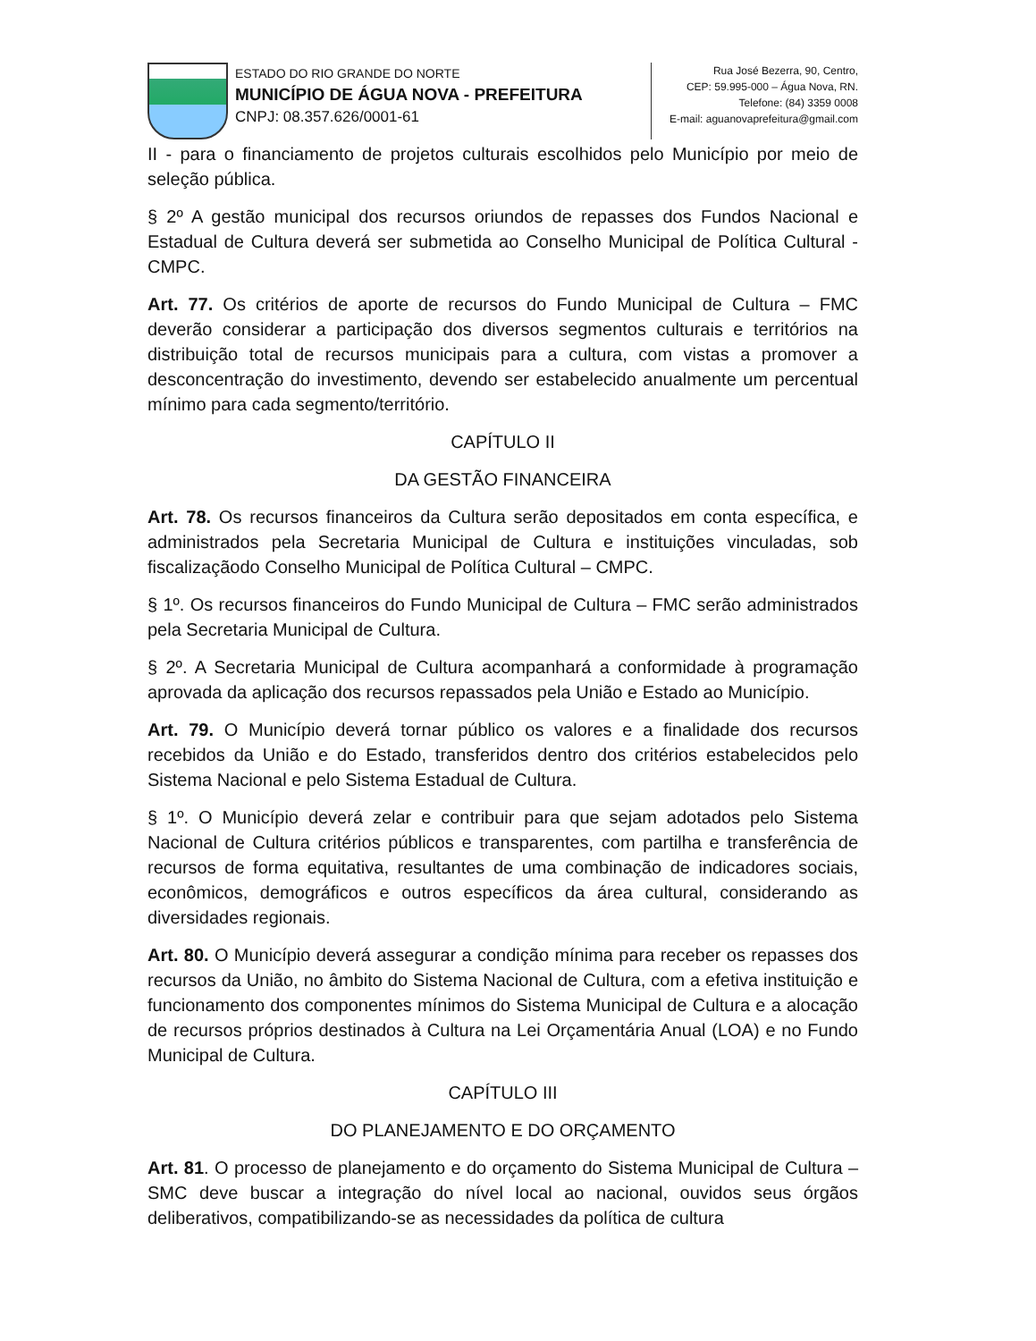ESTADO DO RIO GRANDE DO NORTE
MUNICÍPIO DE ÁGUA NOVA - PREFEITURA
CNPJ: 08.357.626/0001-61
Rua José Bezerra, 90, Centro,
CEP: 59.995-000 – Água Nova, RN.
Telefone: (84) 3359 0008
E-mail: aguanovaprefeitura@gmail.com
II - para o financiamento de projetos culturais escolhidos pelo Município por meio de seleção pública.
§ 2º A gestão municipal dos recursos oriundos de repasses dos Fundos Nacional e Estadual de Cultura deverá ser submetida ao Conselho Municipal de Política Cultural - CMPC.
Art. 77. Os critérios de aporte de recursos do Fundo Municipal de Cultura – FMC deverão considerar a participação dos diversos segmentos culturais e territórios na distribuição total de recursos municipais para a cultura, com vistas a promover a desconcentração do investimento, devendo ser estabelecido anualmente um percentual mínimo para cada segmento/território.
CAPÍTULO II
DA GESTÃO FINANCEIRA
Art. 78. Os recursos financeiros da Cultura serão depositados em conta específica, e administrados pela Secretaria Municipal de Cultura e instituições vinculadas, sob fiscalizaçãodo Conselho Municipal de Política Cultural – CMPC.
§ 1º. Os recursos financeiros do Fundo Municipal de Cultura – FMC serão administrados pela Secretaria Municipal de Cultura.
§ 2º. A Secretaria Municipal de Cultura acompanhará a conformidade à programação aprovada da aplicação dos recursos repassados pela União e Estado ao Município.
Art. 79. O Município deverá tornar público os valores e a finalidade dos recursos recebidos da União e do Estado, transferidos dentro dos critérios estabelecidos pelo Sistema Nacional e pelo Sistema Estadual de Cultura.
§ 1º. O Município deverá zelar e contribuir para que sejam adotados pelo Sistema Nacional de Cultura critérios públicos e transparentes, com partilha e transferência de recursos de forma equitativa, resultantes de uma combinação de indicadores sociais, econômicos, demográficos e outros específicos da área cultural, considerando as diversidades regionais.
Art. 80. O Município deverá assegurar a condição mínima para receber os repasses dos recursos da União, no âmbito do Sistema Nacional de Cultura, com a efetiva instituição e funcionamento dos componentes mínimos do Sistema Municipal de Cultura e a alocação de recursos próprios destinados à Cultura na Lei Orçamentária Anual (LOA) e no Fundo Municipal de Cultura.
CAPÍTULO III
DO PLANEJAMENTO E DO ORÇAMENTO
Art. 81. O processo de planejamento e do orçamento do Sistema Municipal de Cultura – SMC deve buscar a integração do nível local ao nacional, ouvidos seus órgãos deliberativos, compatibilizando-se as necessidades da política de cultura